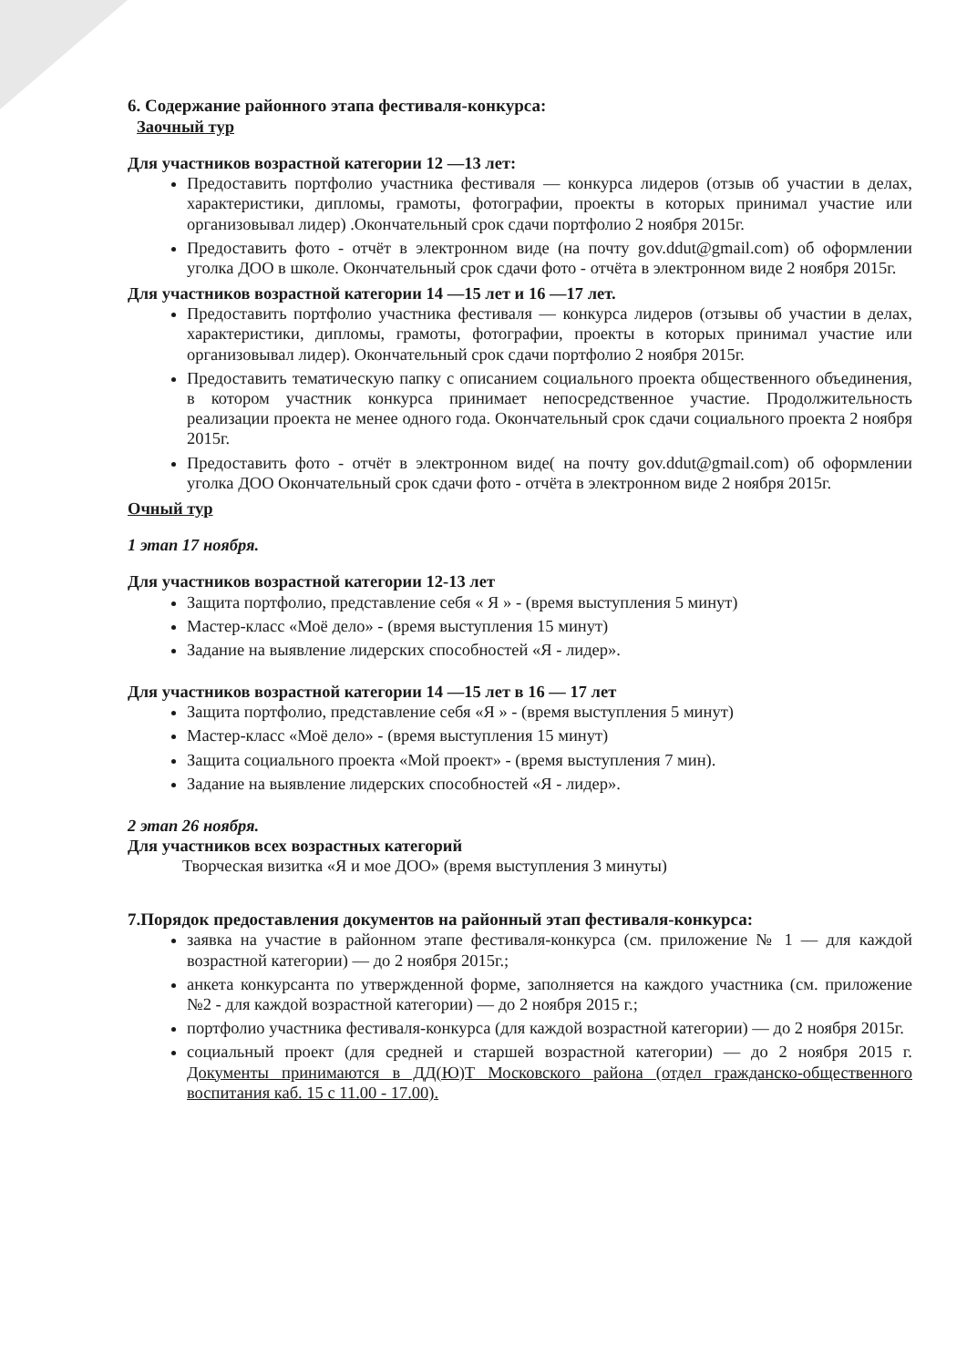6. Содержание районного этапа фестиваля-конкурса:
Заочный тур
Для участников возрастной категории 12 —13 лет:
Предоставить портфолио участника фестиваля — конкурса лидеров (отзыв об участии в делах, характеристики, дипломы, грамоты, фотографии, проекты в которых принимал участие или организовывал лидер) .Окончательный срок сдачи портфолио 2 ноября 2015г.
Предоставить фото - отчёт в электронном виде (на почту gov.ddut@gmail.com) об оформлении уголка ДОО в школе. Окончательный срок сдачи фото - отчёта в электронном виде 2 ноября 2015г.
Для участников возрастной категории 14 —15 лет и 16 —17 лет.
Предоставить портфолио участника фестиваля — конкурса лидеров (отзывы об участии в делах, характеристики, дипломы, грамоты, фотографии, проекты в которых принимал участие или организовывал лидер). Окончательный срок сдачи портфолио 2 ноября 2015г.
Предоставить тематическую папку с описанием социального проекта общественного объединения, в котором участник конкурса принимает непосредственное участие. Продолжительность реализации проекта не менее одного года. Окончательный срок сдачи социального проекта 2 ноября 2015г.
Предоставить фото - отчёт в электронном виде( на почту gov.ddut@gmail.com) об оформлении уголка ДОО Окончательный срок сдачи фото - отчёта в электронном виде 2 ноября 2015г.
Очный тур
1 этап 17 ноября.
Для участников возрастной категории 12-13 лет
Защита портфолио, представление себя « Я » - (время выступления 5 минут)
Мастер-класс «Моё дело» - (время выступления 15 минут)
Задание на выявление лидерских способностей «Я - лидер».
Для участников возрастной категории 14 —15 лет в 16 — 17 лет
Защита портфолио, представление себя «Я » - (время выступления 5 минут)
Мастер-класс «Моё дело» - (время выступления 15 минут)
Защита социального проекта «Мой проект» - (время выступления 7 мин).
Задание на выявление лидерских способностей «Я - лидер».
2 этап 26 ноября.
Для участников всех возрастных категорий
Творческая визитка «Я и мое ДОО» (время выступления 3 минуты)
7.Порядок предоставления документов на районный этап фестиваля-конкурса:
заявка на участие в районном этапе фестиваля-конкурса (см. приложение № 1 — для каждой возрастной категории) — до 2 ноября 2015г.;
анкета конкурсанта по утвержденной форме, заполняется на каждого участника (см. приложение №2 - для каждой возрастной категории) — до 2 ноября 2015 г.;
портфолио участника фестиваля-конкурса (для каждой возрастной категории) — до 2 ноября 2015г.
социальный проект (для средней и старшей возрастной категории) — до 2 ноября 2015 г. Документы принимаются в ДД(Ю)Т Московского района (отдел гражданско-общественного воспитания каб. 15 с 11.00 - 17.00).